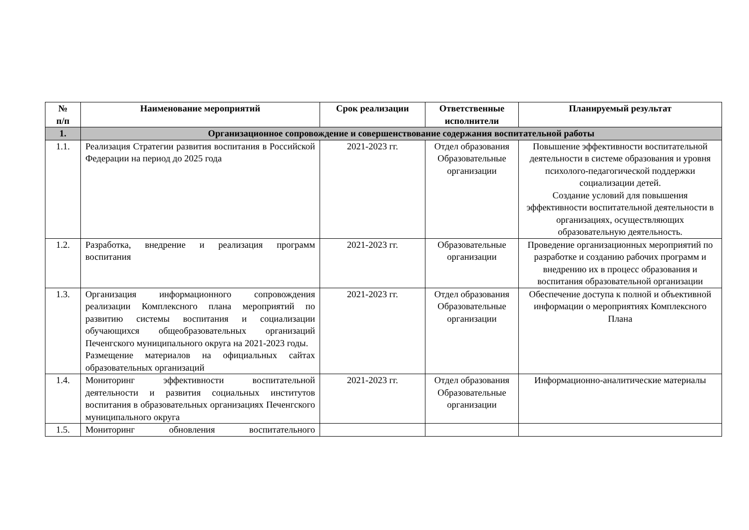| № п/п | Наименование мероприятий | Срок реализации | Ответственные исполнители | Планируемый результат |
| --- | --- | --- | --- | --- |
| 1. | Организационное сопровождение и совершенствование содержания воспитательной работы | | | |
| 1.1. | Реализация Стратегии развития воспитания в Российской Федерации на период до 2025 года | 2021-2023 гг. | Отдел образования Образовательные организации | Повышение эффективности воспитательной деятельности в системе образования и уровня психолого-педагогической поддержки социализации детей. Создание условий для повышения эффективности воспитательной деятельности в организациях, осуществляющих образовательную деятельность. |
| 1.2. | Разработка, внедрение и реализация программ воспитания | 2021-2023 гг. | Образовательные организации | Проведение организационных мероприятий по разработке и созданию рабочих программ и внедрению их в процесс образования и воспитания образовательной организации |
| 1.3. | Организация информационного сопровождения реализации Комплексного плана мероприятий по развитию системы воспитания и социализации обучающихся общеобразовательных организаций Печенгского муниципального округа на 2021-2023 годы. Размещение материалов на официальных сайтах образовательных организаций | 2021-2023 гг. | Отдел образования Образовательные организации | Обеспечение доступа к полной и объективной информации о мероприятиях Комплексного Плана |
| 1.4. | Мониторинг эффективности воспитательной деятельности и развития социальных институтов воспитания в образовательных организациях Печенгского муниципального округа | 2021-2023 гг. | Отдел образования Образовательные организации | Информационно-аналитические материалы |
| 1.5. | Мониторинг обновления воспитательного | | | |